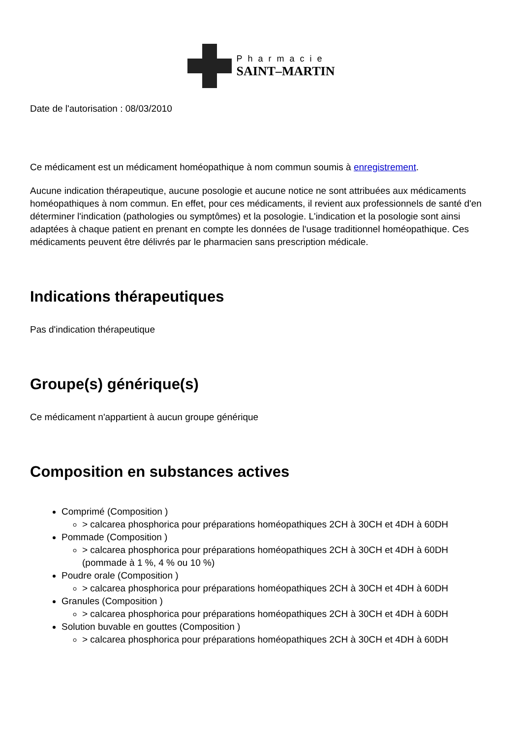Pharmacie
SAINT–MARTIN
Date de l'autorisation : 08/03/2010
Ce médicament est un médicament homéopathique à nom commun soumis à enregistrement.
Aucune indication thérapeutique, aucune posologie et aucune notice ne sont attribuées aux médicaments homéopathiques à nom commun. En effet, pour ces médicaments, il revient aux professionnels de santé d'en déterminer l'indication (pathologies ou symptômes) et la posologie. L'indication et la posologie sont ainsi adaptées à chaque patient en prenant en compte les données de l'usage traditionnel homéopathique. Ces médicaments peuvent être délivrés par le pharmacien sans prescription médicale.
Indications thérapeutiques
Pas d'indication thérapeutique
Groupe(s) générique(s)
Ce médicament n'appartient à aucun groupe générique
Composition en substances actives
Comprimé (Composition )
> calcarea phosphorica pour préparations homéopathiques 2CH à 30CH et 4DH à 60DH
Pommade (Composition )
> calcarea phosphorica pour préparations homéopathiques 2CH à 30CH et 4DH à 60DH (pommade à 1 %, 4 % ou 10 %)
Poudre orale (Composition )
> calcarea phosphorica pour préparations homéopathiques 2CH à 30CH et 4DH à 60DH
Granules (Composition )
> calcarea phosphorica pour préparations homéopathiques 2CH à 30CH et 4DH à 60DH
Solution buvable en gouttes (Composition )
> calcarea phosphorica pour préparations homéopathiques 2CH à 30CH et 4DH à 60DH